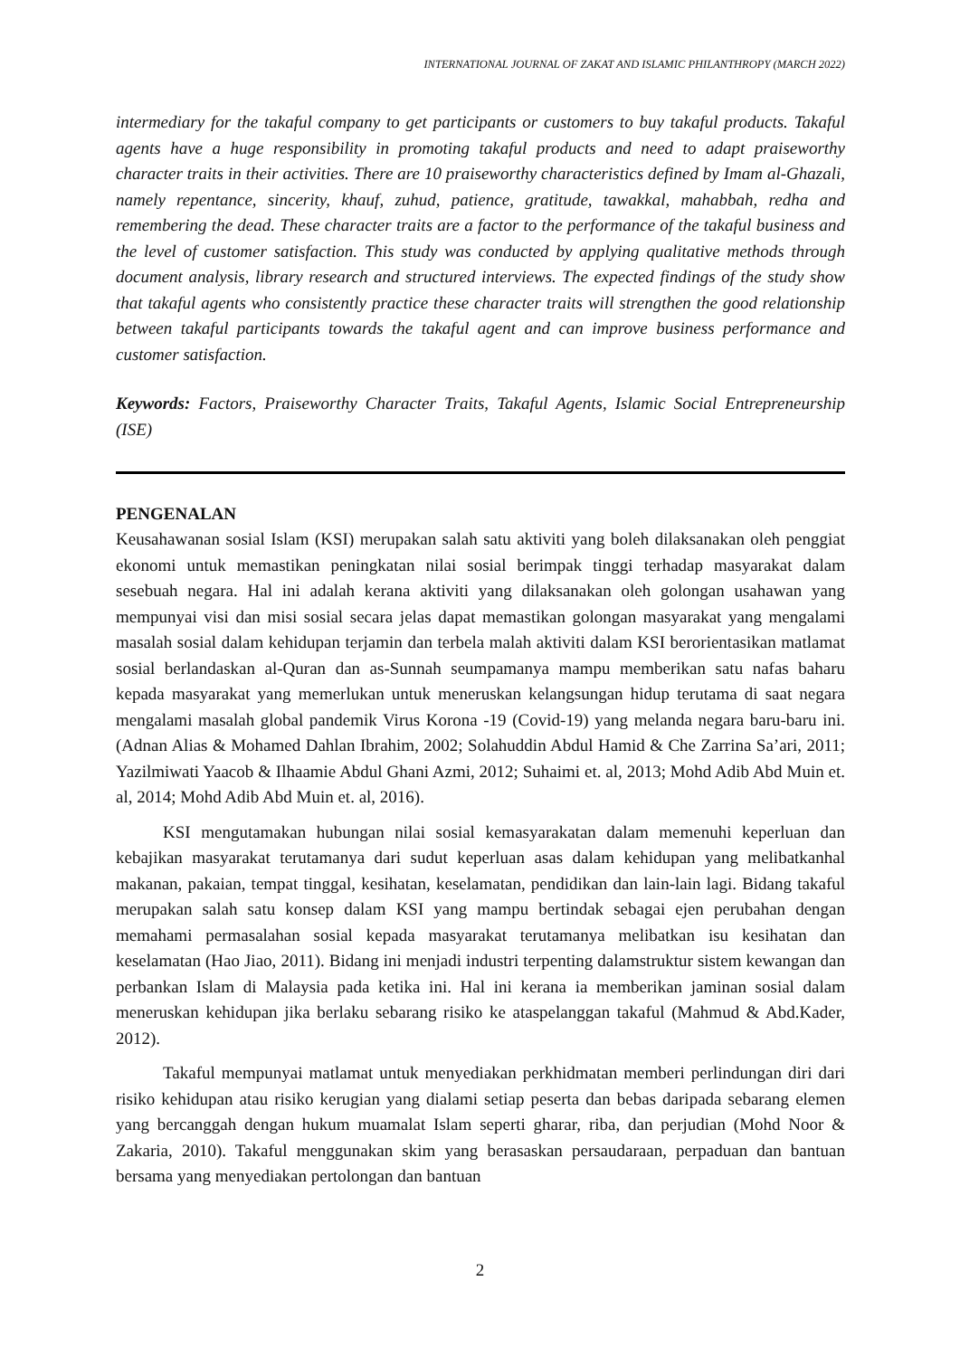INTERNATIONAL JOURNAL OF ZAKAT AND ISLAMIC PHILANTHROPY (MARCH 2022)
intermediary for the takaful company to get participants or customers to buy takaful products. Takaful agents have a huge responsibility in promoting takaful products and need to adapt praiseworthy character traits in their activities. There are 10 praiseworthy characteristics defined by Imam al-Ghazali, namely repentance, sincerity, khauf, zuhud, patience, gratitude, tawakkal, mahabbah, redha and remembering the dead. These character traits are a factor to the performance of the takaful business and the level of customer satisfaction. This study was conducted by applying qualitative methods through document analysis, library research and structured interviews. The expected findings of the study show that takaful agents who consistently practice these character traits will strengthen the good relationship between takaful participants towards the takaful agent and can improve business performance and customer satisfaction.
Keywords: Factors, Praiseworthy Character Traits, Takaful Agents, Islamic Social Entrepreneurship (ISE)
PENGENALAN
Keusahawanan sosial Islam (KSI) merupakan salah satu aktiviti yang boleh dilaksanakan oleh penggiat ekonomi untuk memastikan peningkatan nilai sosial berimpak tinggi terhadap masyarakat dalam sesebuah negara. Hal ini adalah kerana aktiviti yang dilaksanakan oleh golongan usahawan yang mempunyai visi dan misi sosial secara jelas dapat memastikan golongan masyarakat yang mengalami masalah sosial dalam kehidupan terjamin dan terbela malah aktiviti dalam KSI berorientasikan matlamat sosial berlandaskan al-Quran dan as-Sunnah seumpamanya mampu memberikan satu nafas baharu kepada masyarakat yang memerlukan untuk meneruskan kelangsungan hidup terutama di saat negara mengalami masalah global pandemik Virus Korona -19 (Covid-19) yang melanda negara baru-baru ini. (Adnan Alias & Mohamed Dahlan Ibrahim, 2002; Solahuddin Abdul Hamid & Che Zarrina Sa’ari, 2011; Yazilmiwati Yaacob & Ilhaamie Abdul Ghani Azmi, 2012; Suhaimi et. al, 2013; Mohd Adib Abd Muin et. al, 2014; Mohd Adib Abd Muin et. al, 2016).
KSI mengutamakan hubungan nilai sosial kemasyarakatan dalam memenuhi keperluan dan kebajikan masyarakat terutamanya dari sudut keperluan asas dalam kehidupan yang melibatkanhal makanan, pakaian, tempat tinggal, kesihatan, keselamatan, pendidikan dan lain-lain lagi. Bidang takaful merupakan salah satu konsep dalam KSI yang mampu bertindak sebagai ejen perubahan dengan memahami permasalahan sosial kepada masyarakat terutamanya melibatkan isu kesihatan dan keselamatan (Hao Jiao, 2011). Bidang ini menjadi industri terpenting dalamstruktur sistem kewangan dan perbankan Islam di Malaysia pada ketika ini. Hal ini kerana ia memberikan jaminan sosial dalam meneruskan kehidupan jika berlaku sebarang risiko ke ataspelanggan takaful (Mahmud & Abd.Kader, 2012).
Takaful mempunyai matlamat untuk menyediakan perkhidmatan memberi perlindungan diri dari risiko kehidupan atau risiko kerugian yang dialami setiap peserta dan bebas daripada sebarang elemen yang bercanggah dengan hukum muamalat Islam seperti gharar, riba, dan perjudian (Mohd Noor & Zakaria, 2010). Takaful menggunakan skim yang berasaskan persaudaraan, perpaduan dan bantuan bersama yang menyediakan pertolongan dan bantuan
2